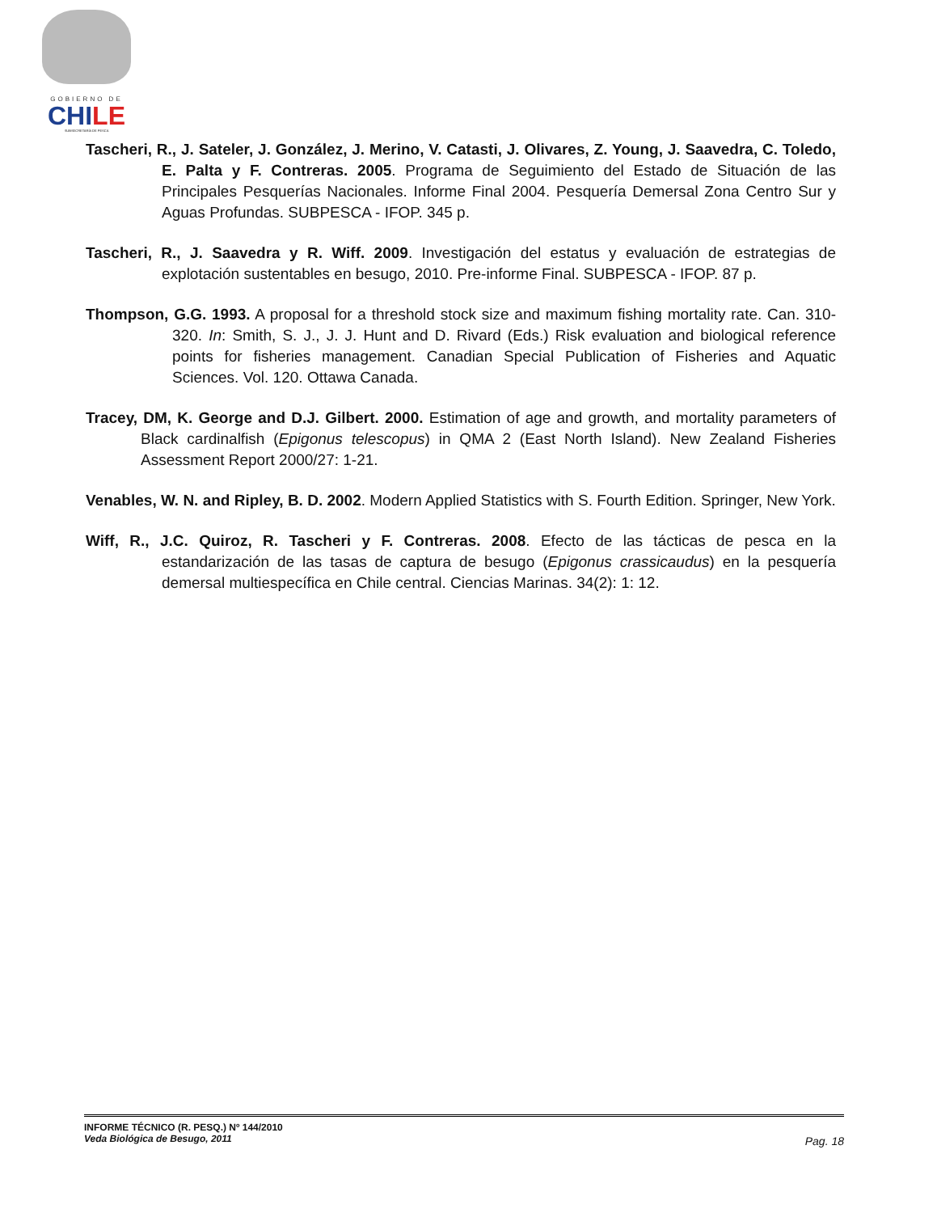GOBIERNO DE
CHILE
SUBSECRETARÍA DE PESCA
Tascheri, R., J. Sateler, J. González, J. Merino, V. Catasti, J. Olivares, Z. Young, J. Saavedra, C. Toledo, E. Palta y F. Contreras. 2005. Programa de Seguimiento del Estado de Situación de las Principales Pesquerías Nacionales. Informe Final 2004. Pesquería Demersal Zona Centro Sur y Aguas Profundas. SUBPESCA - IFOP. 345 p.
Tascheri, R., J. Saavedra y R. Wiff. 2009. Investigación del estatus y evaluación de estrategias de explotación sustentables en besugo, 2010. Pre-informe Final. SUBPESCA - IFOP. 87 p.
Thompson, G.G. 1993. A proposal for a threshold stock size and maximum fishing mortality rate. Can. 310-320. In: Smith, S. J., J. J. Hunt and D. Rivard (Eds.) Risk evaluation and biological reference points for fisheries management. Canadian Special Publication of Fisheries and Aquatic Sciences. Vol. 120. Ottawa Canada.
Tracey, DM, K. George and D.J. Gilbert. 2000. Estimation of age and growth, and mortality parameters of Black cardinalfish (Epigonus telescopus) in QMA 2 (East North Island). New Zealand Fisheries Assessment Report 2000/27: 1-21.
Venables, W. N. and Ripley, B. D. 2002. Modern Applied Statistics with S. Fourth Edition. Springer, New York.
Wiff, R., J.C. Quiroz, R. Tascheri y F. Contreras. 2008. Efecto de las tácticas de pesca en la estandarización de las tasas de captura de besugo (Epigonus crassicaudus) en la pesquería demersal multiespecífica en Chile central. Ciencias Marinas. 34(2): 1: 12.
INFORME TÉCNICO (R. PESQ.) Nº 144/2010
Veda Biológica de Besugo, 2011
Pag. 18